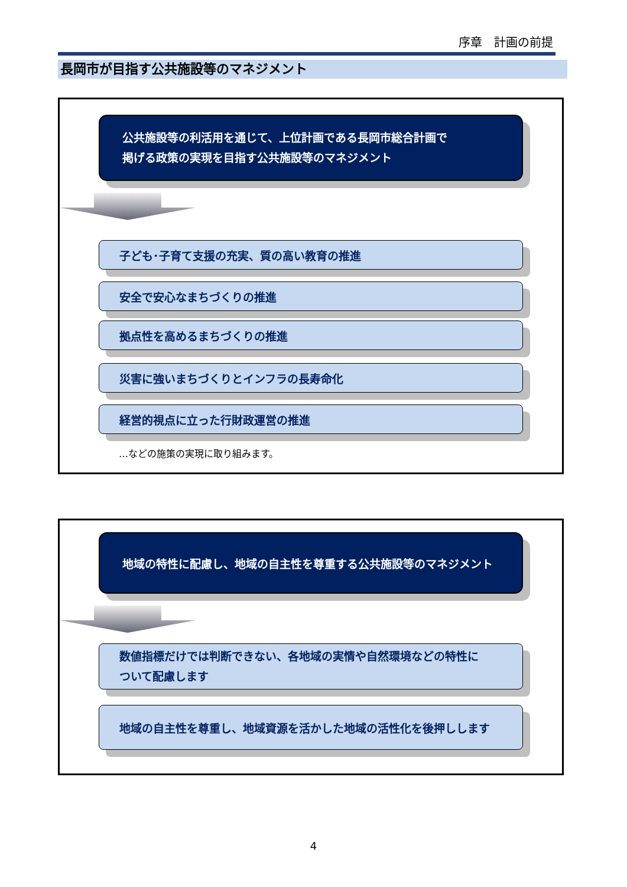序章　計画の前提
長岡市が目指す公共施設等のマネジメント
公共施設等の利活用を通じて、上位計画である長岡市総合計画で
掲げる政策の実現を目指す公共施設等のマネジメント
子ども･子育て支援の充実、質の高い教育の推進
安全で安心なまちづくりの推進
拠点性を高めるまちづくりの推進
災害に強いまちづくりとインフラの長寿命化
経営的視点に立った行財政運営の推進
…などの施策の実現に取り組みます。
地域の特性に配慮し、地域の自主性を尊重する公共施設等のマネジメント
数値指標だけでは判断できない、各地域の実情や自然環境などの特性に
ついて配慮します
地域の自主性を尊重し、地域資源を活かした地域の活性化を後押しします
4